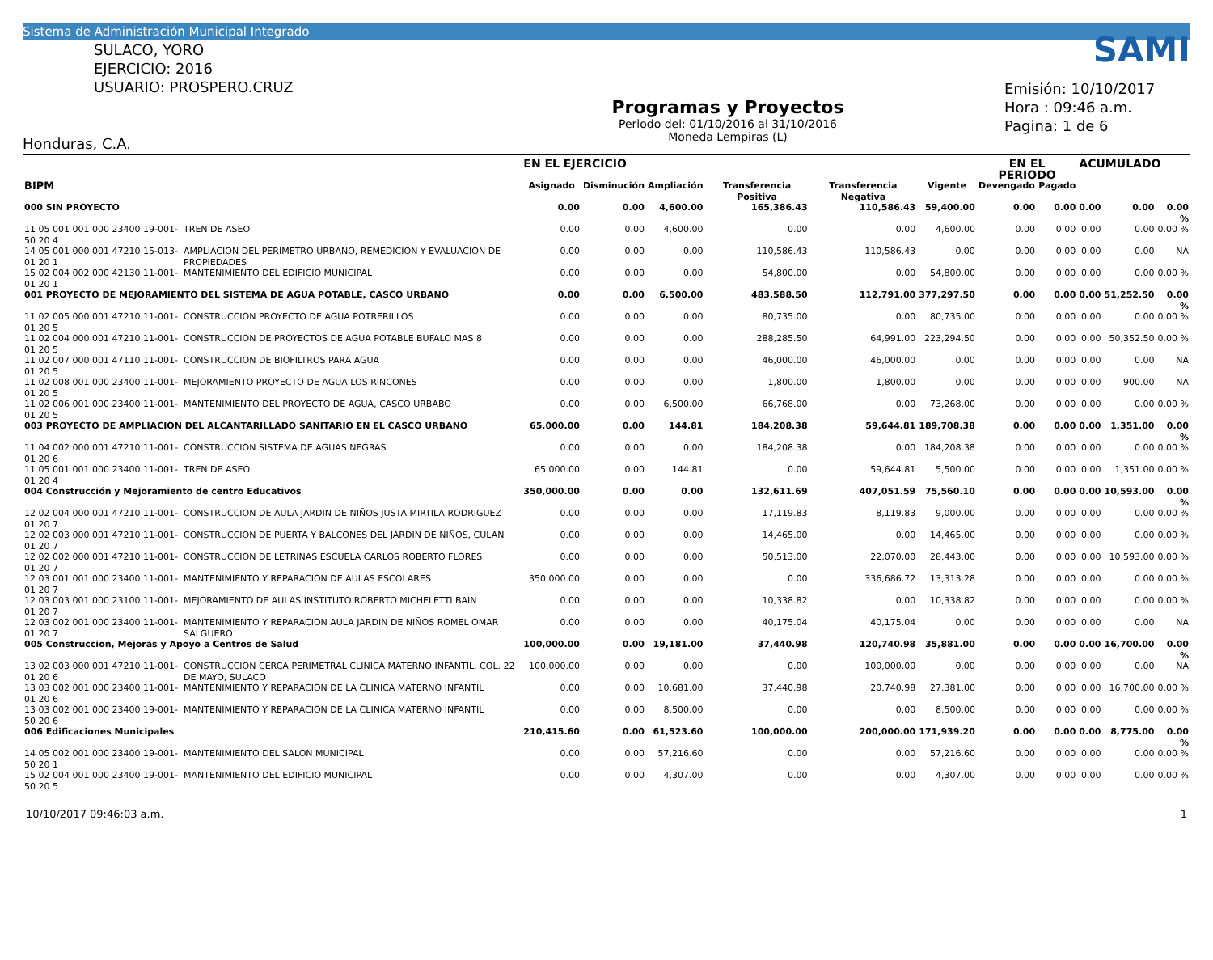Sistema de Administración Municipal Integrado
SULACO, YORO
EJERCICIO: 2016
USUARIO: PROSPERO.CRUZ
Honduras, C.A.
Programas y Proyectos
Periodo del: 01/10/2016 al 31/10/2016
Moneda Lempiras (L)
SAMI
Emisión: 10/10/2017
Hora : 09:46 a.m.
Pagina: 1 de 6
| | | EN EL EJERCICIO | | | | | | EN EL PERIODO | | ACUMULADO | | |
| --- | --- | --- | --- | --- | --- | --- | --- | --- | --- | --- | --- | --- |
| BIPM | | Asignado | Disminución | Ampliación | Transferencia Positiva | Transferencia Negativa | Vigente | Devengado | Pagado | | | |
| 000 SIN PROYECTO | | 0.00 | 0.00 | 4,600.00 | 165,386.43 | 110,586.43 | 59,400.00 | 0.00 | 0.00 | 0.00 | 0.00 | 0.00 % |
| 11 05 001 001 000 23400 19-001-50 20 4 | TREN DE ASEO | 0.00 | 0.00 | 4,600.00 | 0.00 | 0.00 | 4,600.00 | 0.00 | 0.00 | 0.00 | 0.00 | 0.00 % |
| 14 05 001 000 001 47210 15-013-01 20 1 | AMPLIACION DEL PERIMETRO URBANO, REMEDICION Y EVALUACION DE PROPIEDADES | 0.00 | 0.00 | 0.00 | 110,586.43 | 110,586.43 | 0.00 | 0.00 | 0.00 | 0.00 | 0.00 | NA |
| 15 02 004 002 000 42130 11-001-01 20 1 | MANTENIMIENTO DEL EDIFICIO MUNICIPAL | 0.00 | 0.00 | 0.00 | 54,800.00 | 0.00 | 54,800.00 | 0.00 | 0.00 | 0.00 | 0.00 | 0.00 % |
| 001 PROYECTO DE MEJORAMIENTO DEL SISTEMA DE AGUA POTABLE, CASCO URBANO | | 0.00 | 0.00 | 6,500.00 | 483,588.50 | 112,791.00 | 377,297.50 | 0.00 | 0.00 | 0.00 | 51,252.50 | 0.00 % |
| 11 02 005 000 001 47210 11-001-01 20 5 | CONSTRUCCION PROYECTO DE AGUA POTRERILLOS | 0.00 | 0.00 | 0.00 | 80,735.00 | 0.00 | 80,735.00 | 0.00 | 0.00 | 0.00 | 0.00 | 0.00 % |
| 11 02 004 000 001 47210 11-001-01 20 5 | CONSTRUCCION DE PROYECTOS DE AGUA POTABLE BUFALO MAS 8 | 0.00 | 0.00 | 0.00 | 288,285.50 | 64,991.00 | 223,294.50 | 0.00 | 0.00 | 0.00 | 50,352.50 | 0.00 % |
| 11 02 007 000 001 47110 11-001-01 20 5 | CONSTRUCCION DE BIOFILTROS PARA AGUA | 0.00 | 0.00 | 0.00 | 46,000.00 | 46,000.00 | 0.00 | 0.00 | 0.00 | 0.00 | 0.00 | NA |
| 11 02 008 001 000 23400 11-001-01 20 5 | MEJORAMIENTO PROYECTO DE AGUA LOS RINCONES | 0.00 | 0.00 | 0.00 | 1,800.00 | 1,800.00 | 0.00 | 0.00 | 0.00 | 0.00 | 900.00 | NA |
| 11 02 006 001 000 23400 11-001-01 20 5 | MANTENIMIENTO DEL PROYECTO DE AGUA, CASCO URBABO | 0.00 | 0.00 | 6,500.00 | 66,768.00 | 0.00 | 73,268.00 | 0.00 | 0.00 | 0.00 | 0.00 | 0.00 % |
| 003 PROYECTO DE AMPLIACION DEL ALCANTARILLADO SANITARIO EN EL CASCO URBANO | | 65,000.00 | 0.00 | 144.81 | 184,208.38 | 59,644.81 | 189,708.38 | 0.00 | 0.00 | 0.00 | 1,351.00 | 0.00 % |
| 11 04 002 000 001 47210 11-001-01 20 6 | CONSTRUCCION SISTEMA DE AGUAS NEGRAS | 0.00 | 0.00 | 0.00 | 184,208.38 | 0.00 | 184,208.38 | 0.00 | 0.00 | 0.00 | 0.00 | 0.00 % |
| 11 05 001 001 000 23400 11-001-01 20 4 | TREN DE ASEO | 65,000.00 | 0.00 | 144.81 | 0.00 | 59,644.81 | 5,500.00 | 0.00 | 0.00 | 0.00 | 1,351.00 | 0.00 % |
| 004 Construcción y Mejoramiento de centro Educativos | | 350,000.00 | 0.00 | 0.00 | 132,611.69 | 407,051.59 | 75,560.10 | 0.00 | 0.00 | 0.00 | 10,593.00 | 0.00 % |
| 12 02 004 000 001 47210 11-001-01 20 7 | CONSTRUCCION DE AULA JARDIN DE NIÑOS JUSTA MIRTILA RODRIGUEZ | 0.00 | 0.00 | 0.00 | 17,119.83 | 8,119.83 | 9,000.00 | 0.00 | 0.00 | 0.00 | 0.00 | 0.00 % |
| 12 02 003 000 001 47210 11-001-01 20 7 | CONSTRUCCION DE PUERTA Y BALCONES DEL JARDIN DE NIÑOS, CULAN | 0.00 | 0.00 | 0.00 | 14,465.00 | 0.00 | 14,465.00 | 0.00 | 0.00 | 0.00 | 0.00 | 0.00 % |
| 12 02 002 000 001 47210 11-001-01 20 7 | CONSTRUCCION DE LETRINAS ESCUELA CARLOS ROBERTO FLORES | 0.00 | 0.00 | 0.00 | 50,513.00 | 22,070.00 | 28,443.00 | 0.00 | 0.00 | 0.00 | 10,593.00 | 0.00 % |
| 12 03 001 001 000 23400 11-001-01 20 7 | MANTENIMIENTO Y REPARACION DE AULAS ESCOLARES | 350,000.00 | 0.00 | 0.00 | 0.00 | 336,686.72 | 13,313.28 | 0.00 | 0.00 | 0.00 | 0.00 | 0.00 % |
| 12 03 003 001 000 23100 11-001-01 20 7 | MEJORAMIENTO DE AULAS INSTITUTO ROBERTO MICHELETTI BAIN | 0.00 | 0.00 | 0.00 | 10,338.82 | 0.00 | 10,338.82 | 0.00 | 0.00 | 0.00 | 0.00 | 0.00 % |
| 12 03 002 001 000 23400 11-001-01 20 7 | MANTENIMIENTO Y REPARACION AULA JARDIN DE NIÑOS ROMEL OMAR SALGUERO | 0.00 | 0.00 | 0.00 | 40,175.04 | 40,175.04 | 0.00 | 0.00 | 0.00 | 0.00 | 0.00 | NA |
| 005 Construccion, Mejoras y Apoyo a Centros de Salud | | 100,000.00 | 0.00 | 19,181.00 | 37,440.98 | 120,740.98 | 35,881.00 | 0.00 | 0.00 | 0.00 | 16,700.00 | 0.00 % |
| 13 02 003 000 001 47210 11-001-01 20 6 | CONSTRUCCION CERCA PERIMETRAL CLINICA MATERNO INFANTIL, COL. 22 DE MAYO, SULACO | 100,000.00 | 0.00 | 0.00 | 0.00 | 100,000.00 | 0.00 | 0.00 | 0.00 | 0.00 | 0.00 | NA |
| 13 03 002 001 000 23400 11-001-01 20 6 | MANTENIMIENTO Y REPARACION DE LA CLINICA MATERNO INFANTIL | 0.00 | 0.00 | 10,681.00 | 37,440.98 | 20,740.98 | 27,381.00 | 0.00 | 0.00 | 0.00 | 16,700.00 | 0.00 % |
| 13 03 002 001 000 23400 19-001-50 20 6 | MANTENIMIENTO Y REPARACION DE LA CLINICA MATERNO INFANTIL | 0.00 | 0.00 | 8,500.00 | 0.00 | 0.00 | 8,500.00 | 0.00 | 0.00 | 0.00 | 0.00 | 0.00 % |
| 006 Edificaciones Municipales | | 210,415.60 | 0.00 | 61,523.60 | 100,000.00 | 200,000.00 | 171,939.20 | 0.00 | 0.00 | 0.00 | 8,775.00 | 0.00 % |
| 14 05 002 001 000 23400 19-001-50 20 1 | MANTENIMIENTO DEL SALON MUNICIPAL | 0.00 | 0.00 | 57,216.60 | 0.00 | 0.00 | 57,216.60 | 0.00 | 0.00 | 0.00 | 0.00 | 0.00 % |
| 15 02 004 001 000 23400 19-001-50 20 5 | MANTENIMIENTO DEL EDIFICIO MUNICIPAL | 0.00 | 0.00 | 4,307.00 | 0.00 | 0.00 | 4,307.00 | 0.00 | 0.00 | 0.00 | 0.00 | 0.00 % |
10/10/2017 09:46:03 a.m. 1